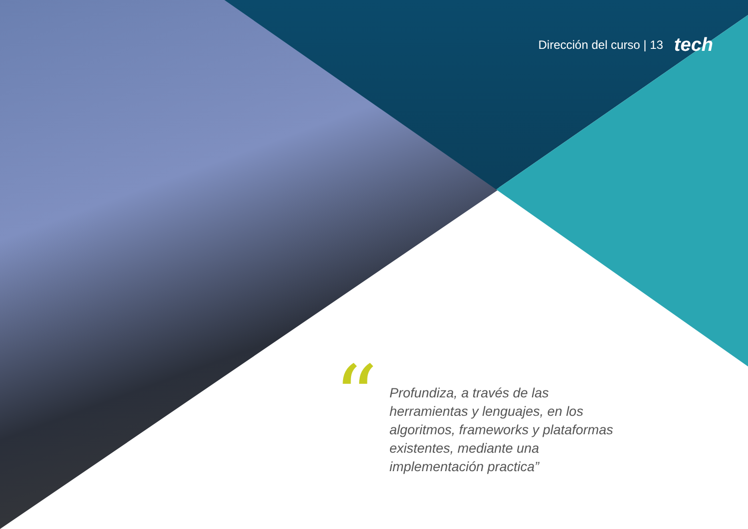Dirección del curso | 13 tech
“
Profundiza, a través de las herramientas y lenguajes, en los algoritmos, frameworks y plataformas existentes, mediante una implementación practica”